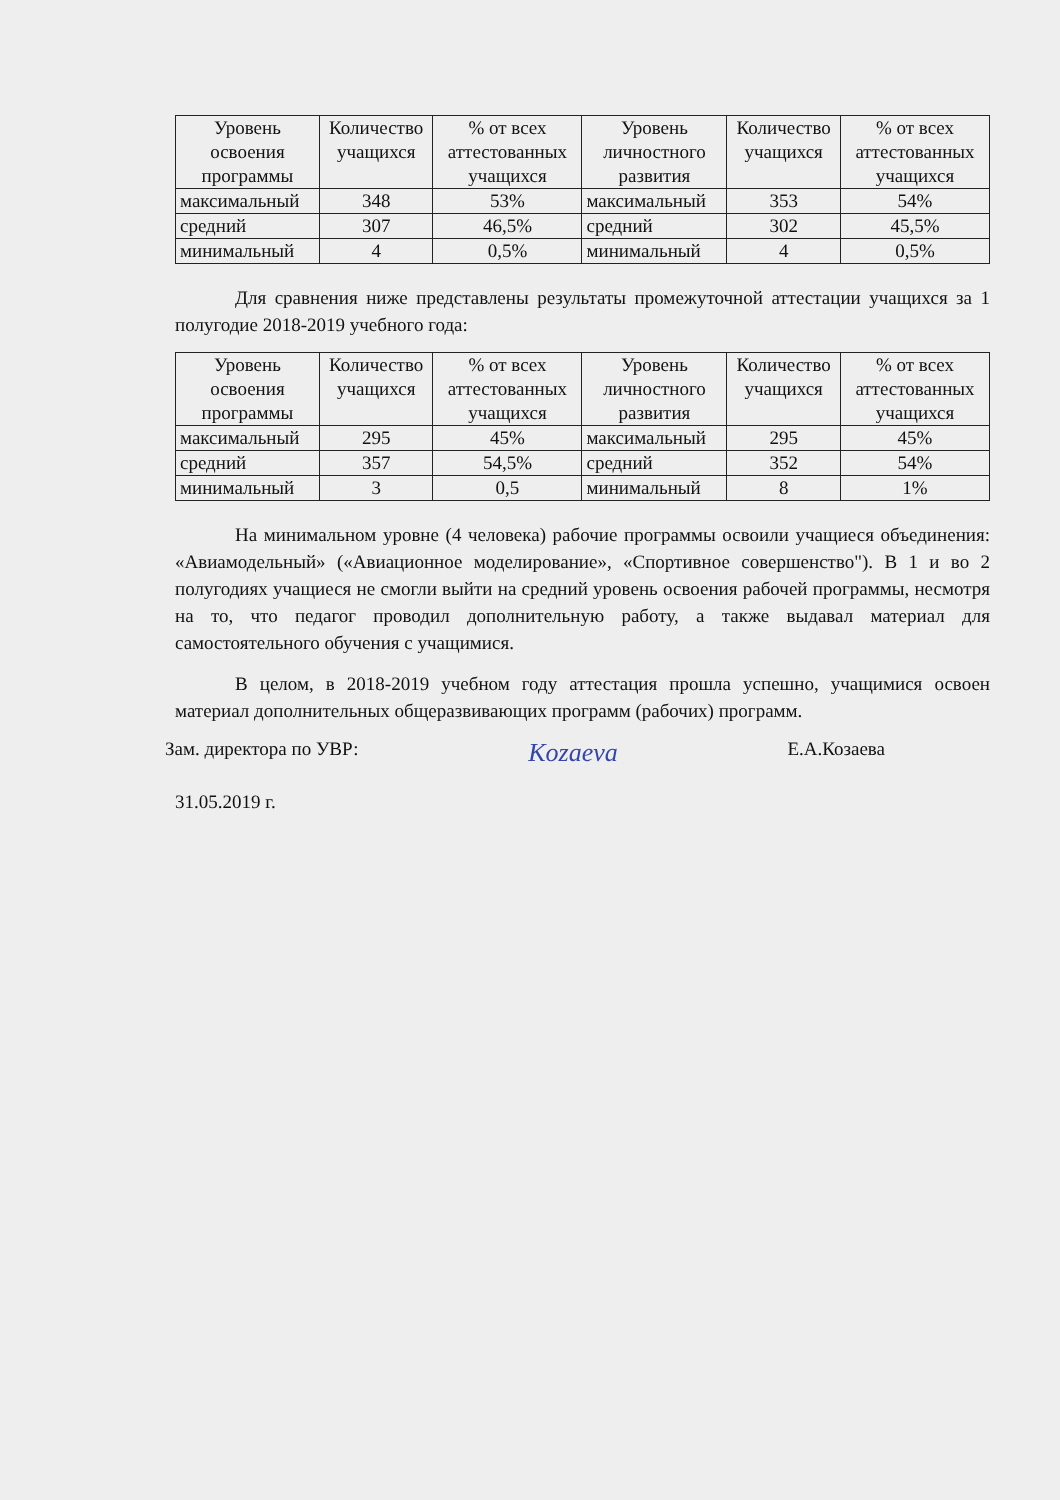| Уровень освоения программы | Количество учащихся | % от всех аттестованных учащихся | Уровень личностного развития | Количество учащихся | % от всех аттестованных учащихся |
| --- | --- | --- | --- | --- | --- |
| максимальный | 348 | 53% | максимальный | 353 | 54% |
| средний | 307 | 46,5% | средний | 302 | 45,5% |
| минимальный | 4 | 0,5% | минимальный | 4 | 0,5% |
Для сравнения ниже представлены результаты промежуточной аттестации учащихся за 1 полугодие 2018-2019 учебного года:
| Уровень освоения программы | Количество учащихся | % от всех аттестованных учащихся | Уровень личностного развития | Количество учащихся | % от всех аттестованных учащихся |
| --- | --- | --- | --- | --- | --- |
| максимальный | 295 | 45% | максимальный | 295 | 45% |
| средний | 357 | 54,5% | средний | 352 | 54% |
| минимальный | 3 | 0,5 | минимальный | 8 | 1% |
На минимальном уровне (4 человека) рабочие программы освоили учащиеся объединения: «Авиамодельный» («Авиационное моделирование», «Спортивное совершенство"). В 1 и во 2 полугодиях учащиеся не смогли выйти на средний уровень освоения рабочей программы, несмотря на то, что педагог проводил дополнительную работу, а также выдавал материал для самостоятельного обучения с учащимися.
В целом, в 2018-2019 учебном году аттестация прошла успешно, учащимися освоен материал дополнительных общеразвивающих программ (рабочих) программ.
Зам. директора по УВР: Kozaeva Е.А.Козаева
31.05.2019 г.